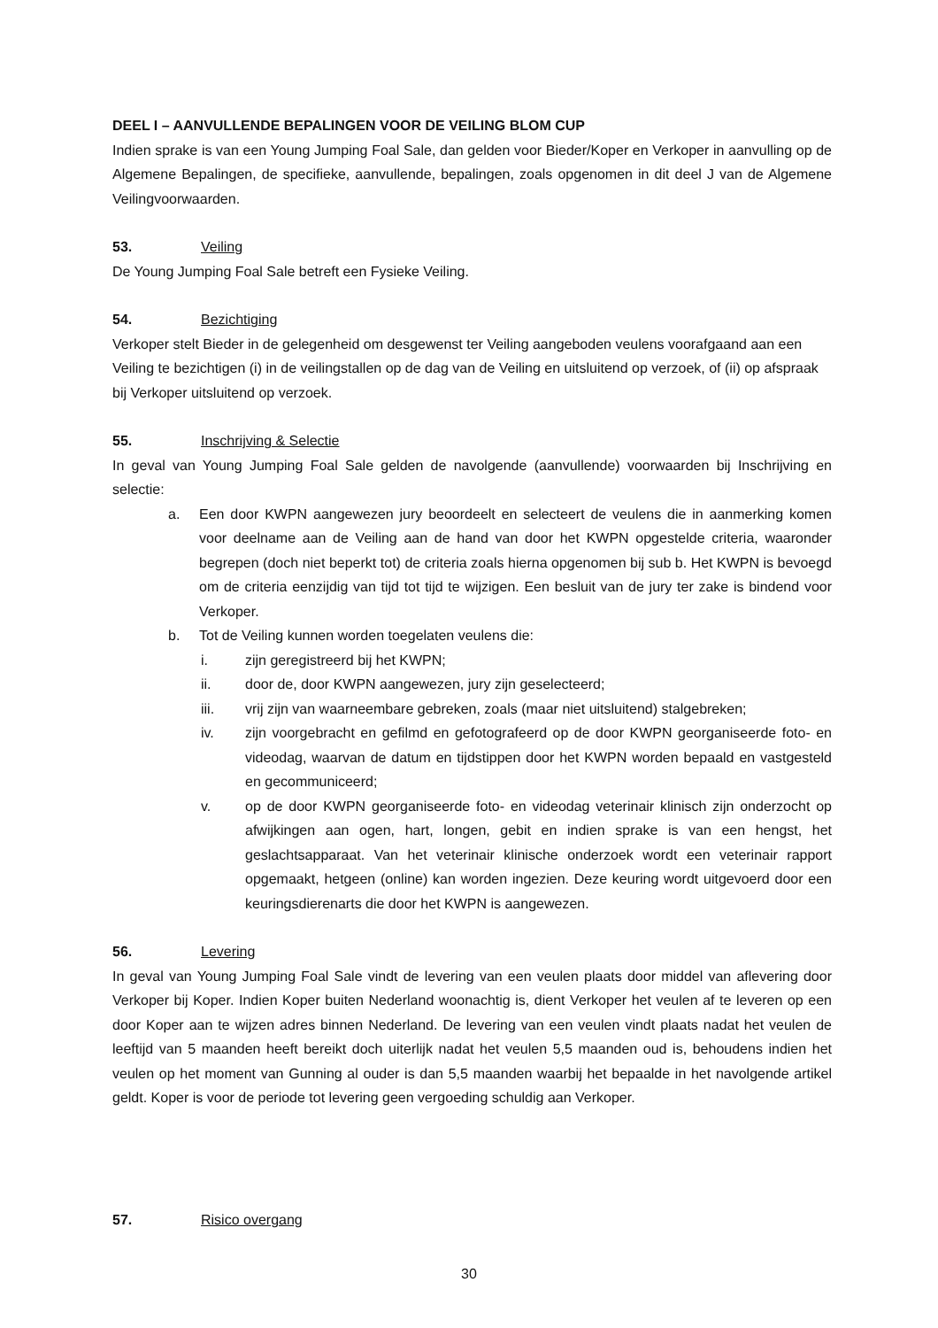DEEL I – AANVULLENDE BEPALINGEN VOOR DE VEILING BLOM CUP
Indien sprake is van een Young Jumping Foal Sale, dan gelden voor Bieder/Koper en Verkoper in aanvulling op de Algemene Bepalingen, de specifieke, aanvullende, bepalingen, zoals opgenomen in dit deel J van de Algemene Veilingvoorwaarden.
53. Veiling
De Young Jumping Foal Sale betreft een Fysieke Veiling.
54. Bezichtiging
Verkoper stelt Bieder in de gelegenheid om desgewenst ter Veiling aangeboden veulens voorafgaand aan een Veiling te bezichtigen (i) in de veilingstallen op de dag van de Veiling en uitsluitend op verzoek, of (ii) op afspraak bij Verkoper uitsluitend op verzoek.
55. Inschrijving & Selectie
In geval van Young Jumping Foal Sale gelden de navolgende (aanvullende) voorwaarden bij Inschrijving en selectie:
a. Een door KWPN aangewezen jury beoordeelt en selecteert de veulens die in aanmerking komen voor deelname aan de Veiling aan de hand van door het KWPN opgestelde criteria, waaronder begrepen (doch niet beperkt tot) de criteria zoals hierna opgenomen bij sub b. Het KWPN is bevoegd om de criteria eenzijdig van tijd tot tijd te wijzigen. Een besluit van de jury ter zake is bindend voor Verkoper.
b. Tot de Veiling kunnen worden toegelaten veulens die:
i. zijn geregistreerd bij het KWPN;
ii. door de, door KWPN aangewezen, jury zijn geselecteerd;
iii. vrij zijn van waarneembare gebreken, zoals (maar niet uitsluitend) stalgebreken;
iv. zijn voorgebracht en gefilmd en gefotografeerd op de door KWPN georganiseerde foto- en videodag, waarvan de datum en tijdstippen door het KWPN worden bepaald en vastgesteld en gecommuniceerd;
v. op de door KWPN georganiseerde foto- en videodag veterinair klinisch zijn onderzocht op afwijkingen aan ogen, hart, longen, gebit en indien sprake is van een hengst, het geslachtsapparaat. Van het veterinair klinische onderzoek wordt een veterinair rapport opgemaakt, hetgeen (online) kan worden ingezien. Deze keuring wordt uitgevoerd door een keuringsdierenarts die door het KWPN is aangewezen.
56. Levering
In geval van Young Jumping Foal Sale vindt de levering van een veulen plaats door middel van aflevering door Verkoper bij Koper. Indien Koper buiten Nederland woonachtig is, dient Verkoper het veulen af te leveren op een door Koper aan te wijzen adres binnen Nederland. De levering van een veulen vindt plaats nadat het veulen de leeftijd van 5 maanden heeft bereikt doch uiterlijk nadat het veulen 5,5 maanden oud is, behoudens indien het veulen op het moment van Gunning al ouder is dan 5,5 maanden waarbij het bepaalde in het navolgende artikel geldt. Koper is voor de periode tot levering geen vergoeding schuldig aan Verkoper.
57. Risico overgang
30